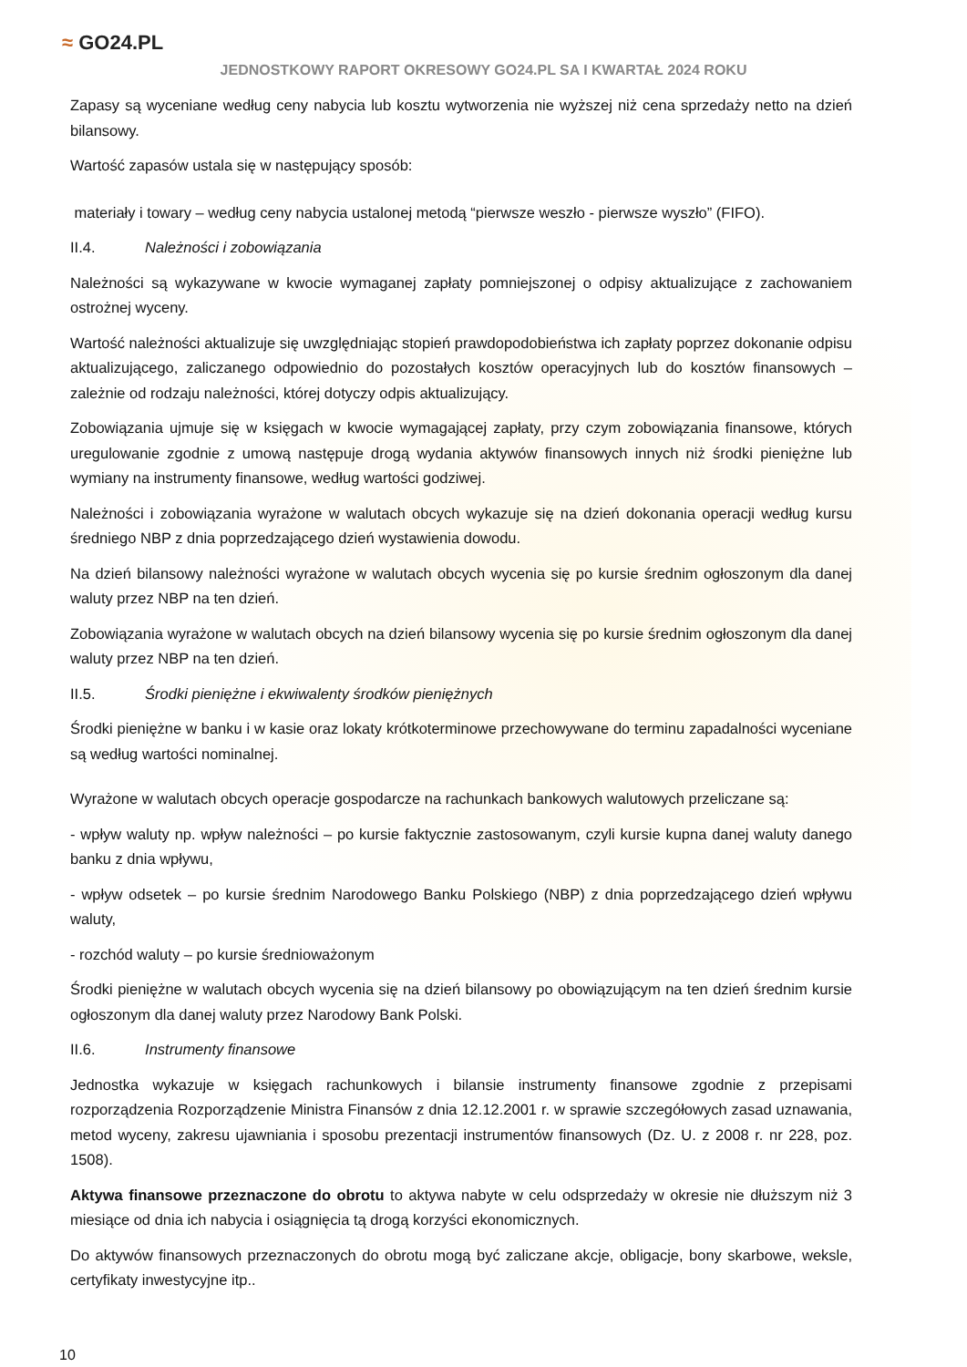≈ GO24.PL
JEDNOSTKOWY RAPORT OKRESOWY GO24.PL SA I KWARTAŁ 2024 ROKU
Zapasy są wyceniane według ceny nabycia lub kosztu wytworzenia nie wyższej niż cena sprzedaży netto na dzień bilansowy.
Wartość zapasów ustala się w następujący sposób:
materiały i towary – według ceny nabycia ustalonej metodą “pierwsze weszło - pierwsze wyszło” (FIFO).
II.4. Należności i zobowiązania
Należności są wykazywane w kwocie wymaganej zapłaty pomniejszonej o odpisy aktualizujące z zachowaniem ostrożnej wyceny.
Wartość należności aktualizuje się uwzględniając stopień prawdopodobieństwa ich zapłaty poprzez dokonanie odpisu aktualizującego, zaliczanego odpowiednio do pozostałych kosztów operacyjnych lub do kosztów finansowych – zależnie od rodzaju należności, której dotyczy odpis aktualizujący.
Zobowiązania ujmuje się w księgach w kwocie wymagającej zapłaty, przy czym zobowiązania finansowe, których uregulowanie zgodnie z umową następuje drogą wydania aktywów finansowych innych niż środki pieniężne lub wymiany na instrumenty finansowe, według wartości godziwej.
Należności i zobowiązania wyrażone w walutach obcych wykazuje się na dzień dokonania operacji według kursu średniego NBP z dnia poprzedzającego dzień wystawienia dowodu.
Na dzień bilansowy należności wyrażone w walutach obcych wycenia się po kursie średnim ogłoszonym dla danej waluty przez NBP na ten dzień.
Zobowiązania wyrażone w walutach obcych na dzień bilansowy wycenia się po kursie średnim ogłoszonym dla danej waluty przez NBP na ten dzień.
II.5. Środki pieniężne i ekwiwalenty środków pieniężnych
Środki pieniężne w banku i w kasie oraz lokaty krótkoterminowe przechowywane do terminu zapadalności wyceniane są według wartości nominalnej.
Wyrażone w walutach obcych operacje gospodarcze na rachunkach bankowych walutowych przeliczane są:
- wpływ waluty np. wpływ należności – po kursie faktycznie zastosowanym, czyli kursie kupna danej waluty danego banku z dnia wpływu,
- wpływ odsetek – po kursie średnim Narodowego Banku Polskiego (NBP) z dnia poprzedzającego dzień wpływu waluty,
- rozchód waluty – po kursie średnioważonym
Środki pieniężne w walutach obcych wycenia się na dzień bilansowy po obowiązującym na ten dzień średnim kursie ogłoszonym dla danej waluty przez Narodowy Bank Polski.
II.6. Instrumenty finansowe
Jednostka wykazuje w księgach rachunkowych i bilansie instrumenty finansowe zgodnie z przepisami rozporządzenia Rozporządzenie Ministra Finansów z dnia 12.12.2001 r. w sprawie szczegółowych zasad uznawania, metod wyceny, zakresu ujawniania i sposobu prezentacji instrumentów finansowych (Dz. U. z 2008 r. nr 228, poz. 1508).
Aktywa finansowe przeznaczone do obrotu to aktywa nabyte w celu odsprzedaży w okresie nie dłuższym niż 3 miesiące od dnia ich nabycia i osiągnięcia tą drogą korzyści ekonomicznych.
Do aktywów finansowych przeznaczonych do obrotu mogą być zaliczane akcje, obligacje, bony skarbowe, weksle, certyfikaty inwestycyjne itp..
10